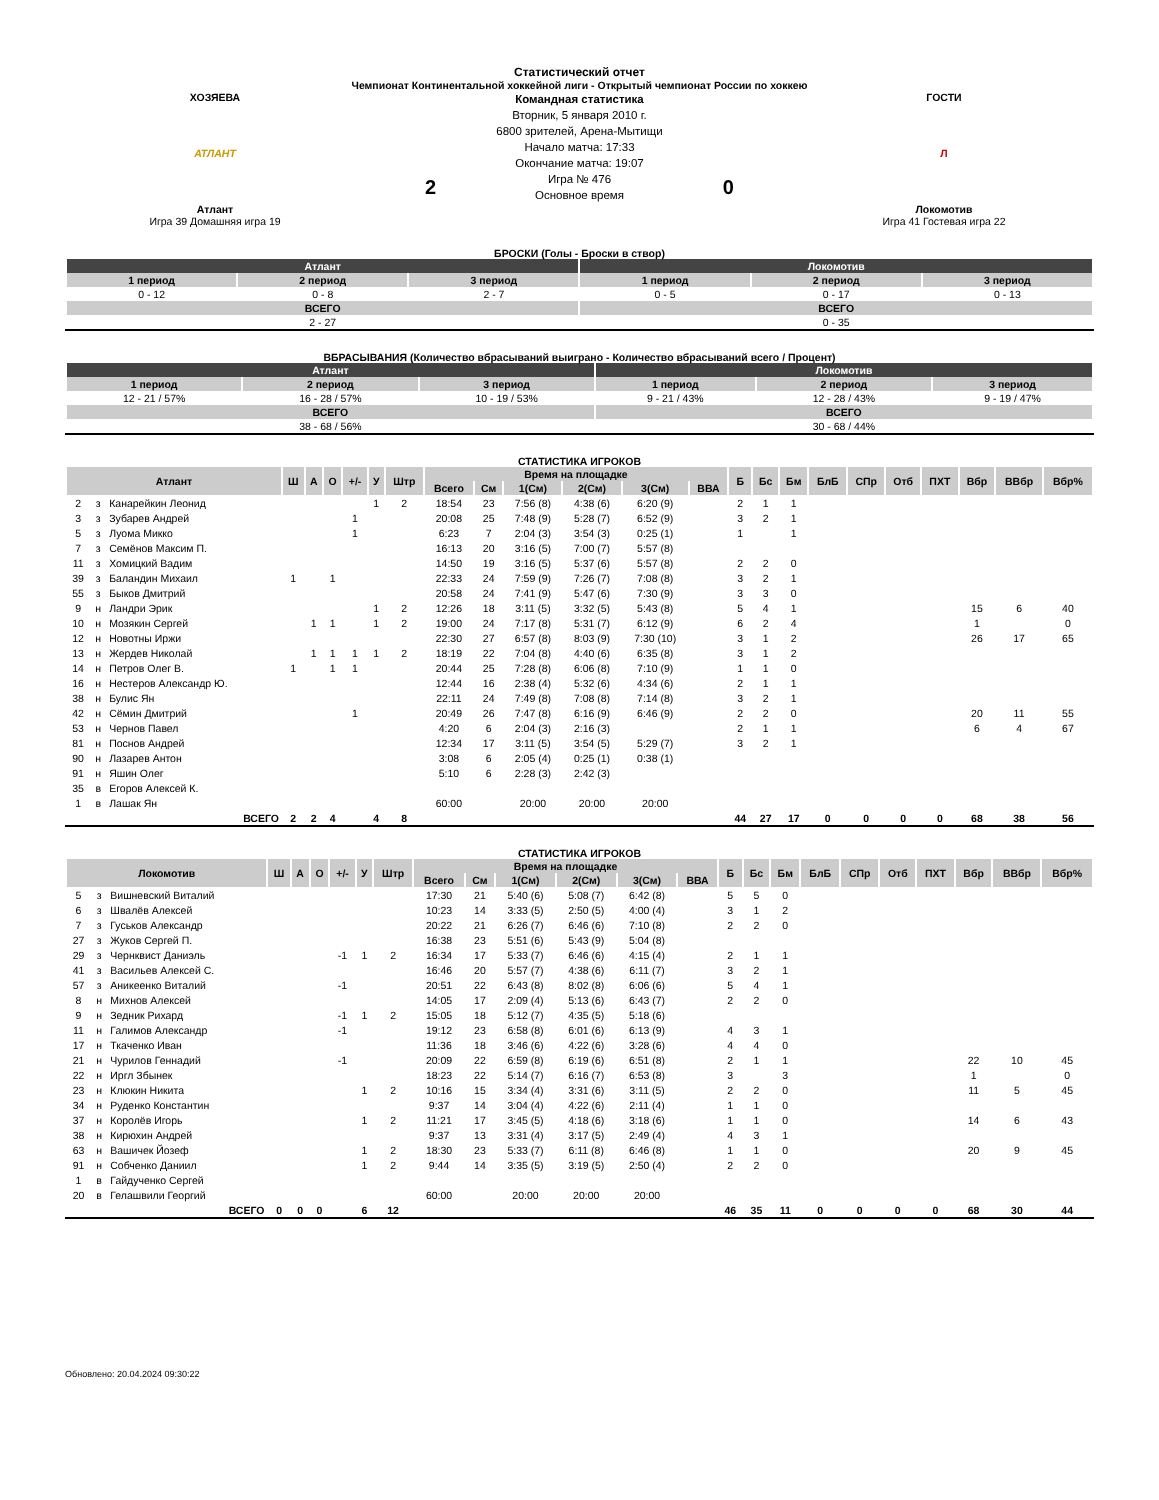Статистический отчет
Чемпионат Континентальной хоккейной лиги - Открытый чемпионат России по хоккею
ХОЗЯЕВА
АТЛАНТ
Атлант
Игра 39 Домашняя игра 19
2
Командная статистика
Вторник, 5 января 2010 г.
6800 зрителей, Арена-Мытищи
Начало матча: 17:33
Окончание матча: 19:07
Игра № 476
Основное время
0
ГОСТИ
Л
Локомотив
Игра 41 Гостевая игра 22
БРОСКИ (Голы - Броски в створ)
| Атлант | | | Локомотив | | |
| --- | --- | --- | --- | --- | --- |
| 1 период | 2 период | 3 период | 1 период | 2 период | 3 период |
| 0 - 12 | 0 - 8 | 2 - 7 | 0 - 5 | 0 - 17 | 0 - 13 |
| ВСЕГО | | | ВСЕГО | | |
| 2 - 27 | | | 0 - 35 | | |
ВБРАСЫВАНИЯ (Количество вбрасываний выиграно - Количество вбрасываний всего / Процент)
| Атлант | | | Локомотив | | |
| --- | --- | --- | --- | --- | --- |
| 1 период | 2 период | 3 период | 1 период | 2 период | 3 период |
| 12 - 21 / 57% | 16 - 28 / 57% | 10 - 19 / 53% | 9 - 21 / 43% | 12 - 28 / 43% | 9 - 19 / 47% |
| ВСЕГО | | | ВСЕГО | | |
| 38 - 68 / 56% | | | 30 - 68 / 44% | | |
СТАТИСТИКА ИГРОКОВ
| Атлант | | | Ш | А | О | +/- | У | Штр | Время на площадке | | | | | | Б | Бс | Бм | БлБ | СПр | Отб | ПХТ | Вбр | ВВбр | Вбр% |
| --- | --- | --- | --- | --- | --- | --- | --- | --- | --- | --- | --- | --- | --- | --- | --- | --- | --- | --- | --- | --- | --- | --- | --- | --- |
| | | | | | | | | | Всего | См | 1(См) | 2(См) | 3(См) | ВВА | | | | | | | | | | |
| 2 | з | Канарейкин Леонид | | | | | 1 | 2 | 18:54 | 23 | 7:56 (8) | 4:38 (6) | 6:20 (9) | | 2 | 1 | 1 | | | | | | | |
| 3 | з | Зубарев Андрей | | | | 1 | | | 20:08 | 25 | 7:48 (9) | 5:28 (7) | 6:52 (9) | | 3 | 2 | 1 | | | | | | | |
| 5 | з | Луома Микко | | | | 1 | | | 6:23 | 7 | 2:04 (3) | 3:54 (3) | 0:25 (1) | | 1 | | 1 | | | | | | | |
| 7 | з | Семёнов Максим П. | | | | | | | 16:13 | 20 | 3:16 (5) | 7:00 (7) | 5:57 (8) | | | | | | | | | | | |
| 11 | з | Хомицкий Вадим | | | | | | | 14:50 | 19 | 3:16 (5) | 5:37 (6) | 5:57 (8) | | 2 | 2 | 0 | | | | | | | |
| 39 | з | Баландин Михаил | 1 | | 1 | | | | 22:33 | 24 | 7:59 (9) | 7:26 (7) | 7:08 (8) | | 3 | 2 | 1 | | | | | | | |
| 55 | з | Быков Дмитрий | | | | | | | 20:58 | 24 | 7:41 (9) | 5:47 (6) | 7:30 (9) | | 3 | 3 | 0 | | | | | | | |
| 9 | н | Ландри Эрик | | | | | 1 | 2 | 12:26 | 18 | 3:11 (5) | 3:32 (5) | 5:43 (8) | | 5 | 4 | 1 | | | | | 15 | 6 | 40 |
| 10 | н | Мозякин Сергей | | 1 | 1 | | 1 | 2 | 19:00 | 24 | 7:17 (8) | 5:31 (7) | 6:12 (9) | | 6 | 2 | 4 | | | | | 1 | | 0 |
| 12 | н | Новотны Иржи | | | | | | | 22:30 | 27 | 6:57 (8) | 8:03 (9) | 7:30 (10) | | 3 | 1 | 2 | | | | | 26 | 17 | 65 |
| 13 | н | Жердев Николай | | 1 | 1 | 1 | 1 | 2 | 18:19 | 22 | 7:04 (8) | 4:40 (6) | 6:35 (8) | | 3 | 1 | 2 | | | | | | | |
| 14 | н | Петров Олег В. | 1 | | 1 | 1 | | | 20:44 | 25 | 7:28 (8) | 6:06 (8) | 7:10 (9) | | 1 | 1 | 0 | | | | | | | |
| 16 | н | Нестеров Александр Ю. | | | | | | | 12:44 | 16 | 2:38 (4) | 5:32 (6) | 4:34 (6) | | 2 | 1 | 1 | | | | | | | |
| 38 | н | Булис Ян | | | | | | | 22:11 | 24 | 7:49 (8) | 7:08 (8) | 7:14 (8) | | 3 | 2 | 1 | | | | | | | |
| 42 | н | Сёмин Дмитрий | | | | 1 | | | 20:49 | 26 | 7:47 (8) | 6:16 (9) | 6:46 (9) | | 2 | 2 | 0 | | | | | 20 | 11 | 55 |
| 53 | н | Чернов Павел | | | | | | | 4:20 | 6 | 2:04 (3) | 2:16 (3) | | | 2 | 1 | 1 | | | | | 6 | 4 | 67 |
| 81 | н | Поснов Андрей | | | | | | | 12:34 | 17 | 3:11 (5) | 3:54 (5) | 5:29 (7) | | 3 | 2 | 1 | | | | | | | |
| 90 | н | Лазарев Антон | | | | | | | 3:08 | 6 | 2:05 (4) | 0:25 (1) | 0:38 (1) | | | | | | | | | | | |
| 91 | н | Яшин Олег | | | | | | | 5:10 | 6 | 2:28 (3) | 2:42 (3) | | | | | | | | | | | | |
| 35 | в | Егоров Алексей К. | | | | | | | | | | | | | | | | | | | | | | |
| 1 | в | Лашак Ян | | | | | | | 60:00 | | 20:00 | 20:00 | 20:00 | | | | | | | | | | | |
| ВСЕГО | | | 2 | 2 | 4 | | 4 | 8 | | | | | | | 44 | 27 | 17 | 0 | 0 | 0 | 0 | 68 | 38 | 56 |
СТАТИСТИКА ИГРОКОВ
| Локомотив | | | Ш | А | О | +/- | У | Штр | Время на площадке | | | | | | Б | Бс | Бм | БлБ | СПр | Отб | ПХТ | Вбр | ВВбр | Вбр% |
| --- | --- | --- | --- | --- | --- | --- | --- | --- | --- | --- | --- | --- | --- | --- | --- | --- | --- | --- | --- | --- | --- | --- | --- | --- |
| | | | | | | | | | Всего | См | 1(См) | 2(См) | 3(См) | ВВА | | | | | | | | | | |
| 5 | з | Вишневский Виталий | | | | | | | 17:30 | 21 | 5:40 (6) | 5:08 (7) | 6:42 (8) | | 5 | 5 | 0 | | | | | | | |
| 6 | з | Швалёв Алексей | | | | | | | 10:23 | 14 | 3:33 (5) | 2:50 (5) | 4:00 (4) | | 3 | 1 | 2 | | | | | | | |
| 7 | з | Гуськов Александр | | | | | | | 20:22 | 21 | 6:26 (7) | 6:46 (6) | 7:10 (8) | | 2 | 2 | 0 | | | | | | | |
| 27 | з | Жуков Сергей П. | | | | | | | 16:38 | 23 | 5:51 (6) | 5:43 (9) | 5:04 (8) | | | | | | | | | | | |
| 29 | з | Чернквист Даниэль | | | | -1 | 1 | 2 | 16:34 | 17 | 5:33 (7) | 6:46 (6) | 4:15 (4) | | 2 | 1 | 1 | | | | | | | |
| 41 | з | Васильев Алексей С. | | | | | | | 16:46 | 20 | 5:57 (7) | 4:38 (6) | 6:11 (7) | | 3 | 2 | 1 | | | | | | | |
| 57 | з | Аникеенко Виталий | | | | -1 | | | 20:51 | 22 | 6:43 (8) | 8:02 (8) | 6:06 (6) | | 5 | 4 | 1 | | | | | | | |
| 8 | н | Михнов Алексей | | | | | | | 14:05 | 17 | 2:09 (4) | 5:13 (6) | 6:43 (7) | | 2 | 2 | 0 | | | | | | | |
| 9 | н | Зедник Рихард | | | | -1 | 1 | 2 | 15:05 | 18 | 5:12 (7) | 4:35 (5) | 5:18 (6) | | | | | | | | | | | |
| 11 | н | Галимов Александр | | | | -1 | | | 19:12 | 23 | 6:58 (8) | 6:01 (6) | 6:13 (9) | | 4 | 3 | 1 | | | | | | | |
| 17 | н | Ткаченко Иван | | | | | | | 11:36 | 18 | 3:46 (6) | 4:22 (6) | 3:28 (6) | | 4 | 4 | 0 | | | | | | | |
| 21 | н | Чурилов Геннадий | | | | -1 | | | 20:09 | 22 | 6:59 (8) | 6:19 (6) | 6:51 (8) | | 2 | 1 | 1 | | | | | 22 | 10 | 45 |
| 22 | н | Иргл Збынек | | | | | | | 18:23 | 22 | 5:14 (7) | 6:16 (7) | 6:53 (8) | | 3 | | 3 | | | | | 1 | | 0 |
| 23 | н | Клюкин Никита | | | | | 1 | 2 | 10:16 | 15 | 3:34 (4) | 3:31 (6) | 3:11 (5) | | 2 | 2 | 0 | | | | | 11 | 5 | 45 |
| 34 | н | Руденко Константин | | | | | | | 9:37 | 14 | 3:04 (4) | 4:22 (6) | 2:11 (4) | | 1 | 1 | 0 | | | | | | | |
| 37 | н | Королёв Игорь | | | | | 1 | 2 | 11:21 | 17 | 3:45 (5) | 4:18 (6) | 3:18 (6) | | 1 | 1 | 0 | | | | | 14 | 6 | 43 |
| 38 | н | Кирюхин Андрей | | | | | | | 9:37 | 13 | 3:31 (4) | 3:17 (5) | 2:49 (4) | | 4 | 3 | 1 | | | | | | | |
| 63 | н | Вашичек Йозеф | | | | | 1 | 2 | 18:30 | 23 | 5:33 (7) | 6:11 (8) | 6:46 (8) | | 1 | 1 | 0 | | | | | 20 | 9 | 45 |
| 91 | н | Собченко Даниил | | | | | 1 | 2 | 9:44 | 14 | 3:35 (5) | 3:19 (5) | 2:50 (4) | | 2 | 2 | 0 | | | | | | | |
| 1 | в | Гайдученко Сергей | | | | | | | | | | | | | | | | | | | | | | |
| 20 | в | Гелашвили Георгий | | | | | | | 60:00 | | 20:00 | 20:00 | 20:00 | | | | | | | | | | | |
| ВСЕГО | | | 0 | 0 | 0 | | 6 | 12 | | | | | | | 46 | 35 | 11 | 0 | 0 | 0 | 0 | 68 | 30 | 44 |
Обновлено: 20.04.2024 09:30:22